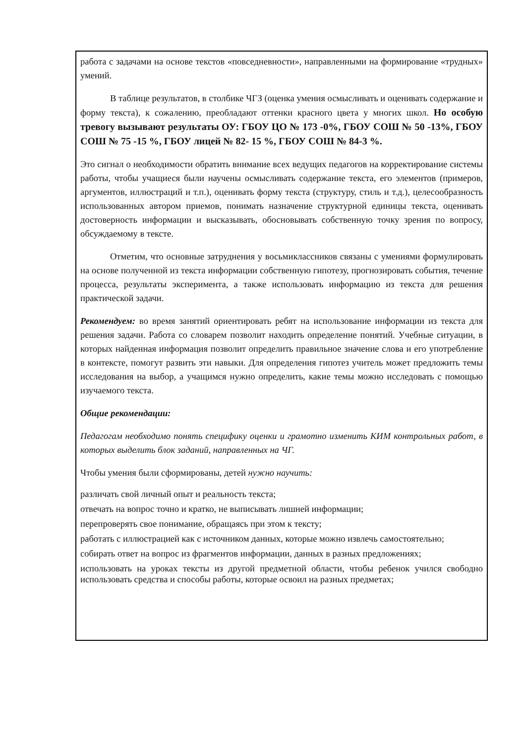работа с задачами на основе текстов «повседневности», направленными на формирование «трудных» умений.
В таблице результатов, в столбике ЧГЗ (оценка умения осмысливать и оценивать содержание и форму текста), к сожалению, преобладают оттенки красного цвета у многих школ. Но особую тревогу вызывают результаты ОУ: ГБОУ ЦО № 173 -0%, ГБОУ СОШ № 50 -13%, ГБОУ СОШ № 75 -15 %, ГБОУ лицей № 82- 15 %, ГБОУ СОШ № 84-3 %.
Это сигнал о необходимости обратить внимание всех ведущих педагогов на корректирование системы работы, чтобы учащиеся были научены осмысливать содержание текста, его элементов (примеров, аргументов, иллюстраций и т.п.), оценивать форму текста (структуру, стиль и т.д.), целесообразность использованных автором приемов, понимать назначение структурной единицы текста, оценивать достоверность информации и высказывать, обосновывать собственную точку зрения по вопросу, обсуждаемому в тексте.
Отметим, что основные затруднения у восьмиклассников связаны с умениями формулировать на основе полученной из текста информации собственную гипотезу, прогнозировать события, течение процесса, результаты эксперимента, а также использовать информацию из текста для решения практической задачи.
Рекомендуем: во время занятий ориентировать ребят на использование информации из текста для решения задачи. Работа со словарем позволит находить определение понятий. Учебные ситуации, в которых найденная информация позволит определить правильное значение слова и его употребление в контексте, помогут развить эти навыки. Для определения гипотез учитель может предложить темы исследования на выбор, а учащимся нужно определить, какие темы можно исследовать с помощью изучаемого текста.
Общие рекомендации:
Педагогам необходимо понять специфику оценки и грамотно изменить КИМ контрольных работ, в которых выделить блок заданий, направленных на ЧГ.
Чтобы умения были сформированы, детей нужно научить:
различать свой личный опыт и реальность текста;
отвечать на вопрос точно и кратко, не выписывать лишней информации;
перепроверять свое понимание, обращаясь при этом к тексту;
работать с иллюстрацией как с источником данных, которые можно извлечь самостоятельно;
собирать ответ на вопрос из фрагментов информации, данных в разных предложениях;
использовать на уроках тексты из другой предметной области, чтобы ребенок учился свободно использовать средства и способы работы, которые освоил на разных предметах;